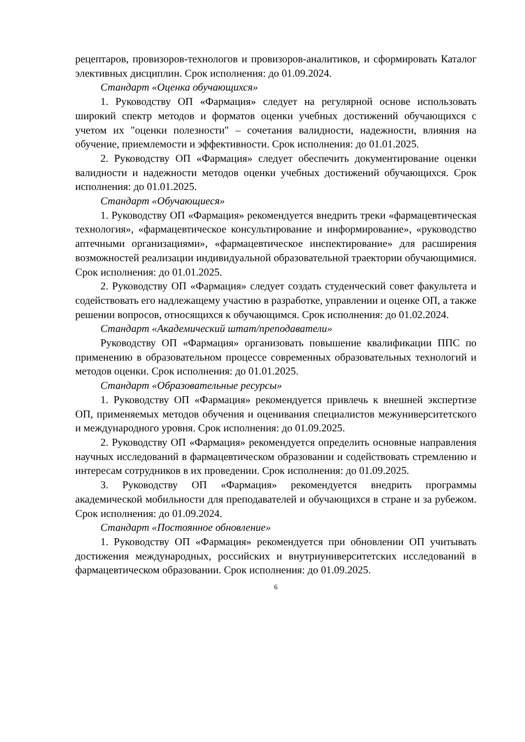рецептаров, провизоров-технологов и провизоров-аналитиков, и сформировать Каталог элективных дисциплин. Срок исполнения: до 01.09.2024.
Стандарт «Оценка обучающихся»
1. Руководству ОП «Фармация» следует на регулярной основе использовать широкий спектр методов и форматов оценки учебных достижений обучающихся с учетом их "оценки полезности" – сочетания валидности, надежности, влияния на обучение, приемлемости и эффективности. Срок исполнения: до 01.01.2025.
2. Руководству ОП «Фармация» следует обеспечить документирование оценки валидности и надежности методов оценки учебных достижений обучающихся. Срок исполнения: до 01.01.2025.
Стандарт «Обучающиеся»
1. Руководству ОП «Фармация» рекомендуется внедрить треки «фармацевтическая технология», «фармацевтическое консультирование и информирование», «руководство аптечными организациями», «фармацевтическое инспектирование» для расширения возможностей реализации индивидуальной образовательной траектории обучающимися. Срок исполнения: до 01.01.2025.
2. Руководству ОП «Фармация» следует создать студенческий совет факультета и содействовать его надлежащему участию в разработке, управлении и оценке ОП, а также решении вопросов, относящихся к обучающимся. Срок исполнения: до 01.02.2024.
Стандарт «Академический штат/преподаватели»
Руководству ОП «Фармация» организовать повышение квалификации ППС по применению в образовательном процессе современных образовательных технологий и методов оценки. Срок исполнения: до 01.01.2025.
Стандарт «Образовательные ресурсы»
1. Руководству ОП «Фармация» рекомендуется привлечь к внешней экспертизе ОП, применяемых методов обучения и оценивания специалистов межуниверситетского и международного уровня. Срок исполнения: до 01.09.2025.
2. Руководству ОП «Фармация» рекомендуется определить основные направления научных исследований в фармацевтическом образовании и содействовать стремлению и интересам сотрудников в их проведении. Срок исполнения: до 01.09.2025.
3. Руководству ОП «Фармация» рекомендуется внедрить программы академической мобильности для преподавателей и обучающихся в стране и за рубежом. Срок исполнения: до 01.09.2024.
Стандарт «Постоянное обновление»
1. Руководству ОП «Фармация» рекомендуется при обновлении ОП учитывать достижения международных, российских и внутриуниверситетских исследований в фармацевтическом образовании. Срок исполнения: до 01.09.2025.
6